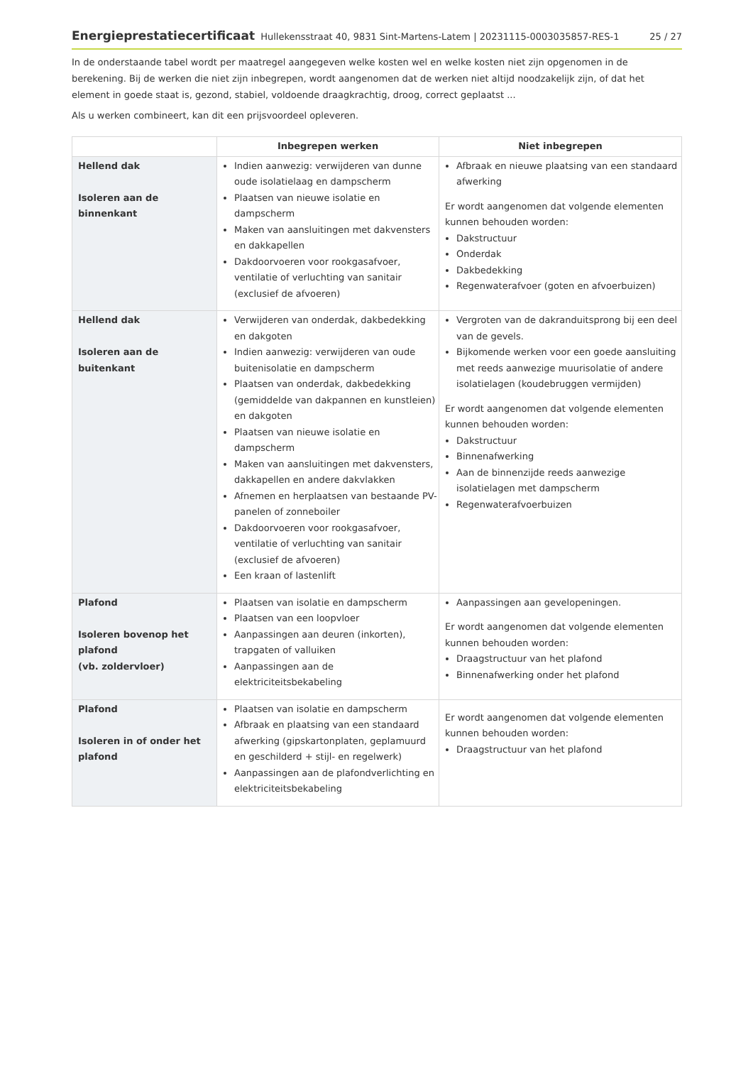Energieprestatiecertificaat Hullekensstraat 40, 9831 Sint-Martens-Latem | 20231115-0003035857-RES-1 25 / 27
In de onderstaande tabel wordt per maatregel aangegeven welke kosten wel en welke kosten niet zijn opgenomen in de berekening. Bij de werken die niet zijn inbegrepen, wordt aangenomen dat de werken niet altijd noodzakelijk zijn, of dat het element in goede staat is, gezond, stabiel, voldoende draagkrachtig, droog, correct geplaatst ...
Als u werken combineert, kan dit een prijsvoordeel opleveren.
| | Inbegrepen werken | Niet inbegrepen |
| --- | --- | --- |
| Hellend dak Isoleren aan de binnenkant | Indien aanwezig: verwijderen van dunne oude isolatielaag en dampscherm Plaatsen van nieuwe isolatie en dampscherm Maken van aansluitingen met dakvensters en dakkapellen Dakdoorvoeren voor rookgasafvoer, ventilatie of verluchting van sanitair (exclusief de afvoeren) | Afbraak en nieuwe plaatsing van een standaard afwerking Er wordt aangenomen dat volgende elementen kunnen behouden worden: Dakstructuur Onderdak Dakbedekking Regenwaterafvoer (goten en afvoerbuizen) |
| Hellend dak Isoleren aan de buitenkant | Verwijderen van onderdak, dakbedekking en dakgoten Indien aanwezig: verwijderen van oude buitenisolatie en dampscherm Plaatsen van onderdak, dakbedekking (gemiddelde van dakpannen en kunstleien) en dakgoten Plaatsen van nieuwe isolatie en dampscherm Maken van aansluitingen met dakvensters, dakkapellen en andere dakvlakken Afnemen en herplaatsen van bestaande PV-panelen of zonneboiler Dakdoorvoeren voor rookgasafvoer, ventilatie of verluchting van sanitair (exclusief de afvoeren) Een kraan of lastenlift | Vergroten van de dakranduitsprong bij een deel van de gevels. Bijkomende werken voor een goede aansluiting met reeds aanwezige muurisolatie of andere isolatielagen (koudebruggen vermijden) Er wordt aangenomen dat volgende elementen kunnen behouden worden: Dakstructuur Binnenafwerking Aan de binnenzijde reeds aanwezige isolatielagen met dampscherm Regenwaterafvoerbuizen |
| Plafond Isoleren bovenop het plafond (vb. zoldervloer) | Plaatsen van isolatie en dampscherm Plaatsen van een loopvloer Aanpassingen aan deuren (inkorten), trapgaten of valluiken Aanpassingen aan de elektriciteitsbekabeling | Aanpassingen aan gevelopeningen. Er wordt aangenomen dat volgende elementen kunnen behouden worden: Draagstructuur van het plafond Binnenafwerking onder het plafond |
| Plafond Isoleren in of onder het plafond | Plaatsen van isolatie en dampscherm Afbraak en plaatsing van een standaard afwerking (gipskartonplaten, geplamuurd en geschilderd + stijl- en regelwerk) Aanpassingen aan de plafondverlichting en elektriciteitsbekabeling | Er wordt aangenomen dat volgende elementen kunnen behouden worden: Draagstructuur van het plafond |